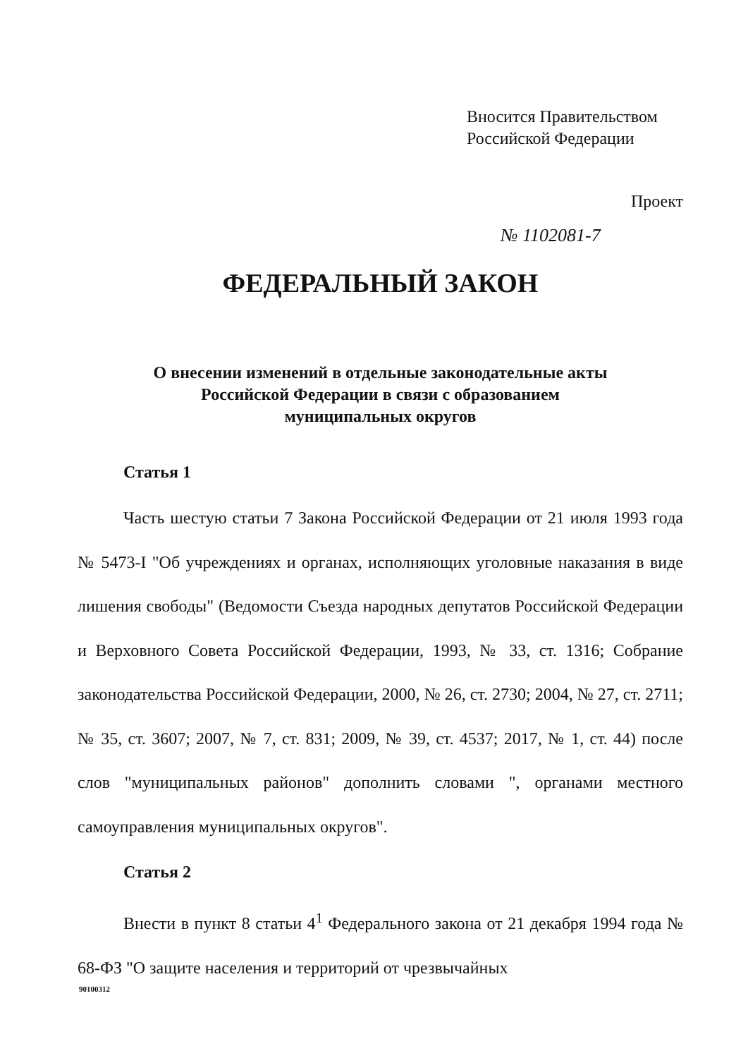Вносится Правительством
Российской Федерации
Проект
№ 1102081-7
ФЕДЕРАЛЬНЫЙ ЗАКОН
О внесении изменений в отдельные законодательные акты
Российской Федерации в связи с образованием
муниципальных округов
Статья 1
Часть шестую статьи 7 Закона Российской Федерации от 21 июля 1993 года № 5473-I "Об учреждениях и органах, исполняющих уголовные наказания в виде лишения свободы" (Ведомости Съезда народных депутатов Российской Федерации и Верховного Совета Российской Федерации, 1993, № 33, ст. 1316; Собрание законодательства Российской Федерации, 2000, № 26, ст. 2730; 2004, № 27, ст. 2711; № 35, ст. 3607; 2007, № 7, ст. 831; 2009, № 39, ст. 4537; 2017, № 1, ст. 44) после слов "муниципальных районов" дополнить словами ", органами местного самоуправления муниципальных округов".
Статья 2
Внести в пункт 8 статьи 4<sup>1</sup> Федерального закона от 21 декабря 1994 года № 68-ФЗ "О защите населения и территорий от чрезвычайных
90100312